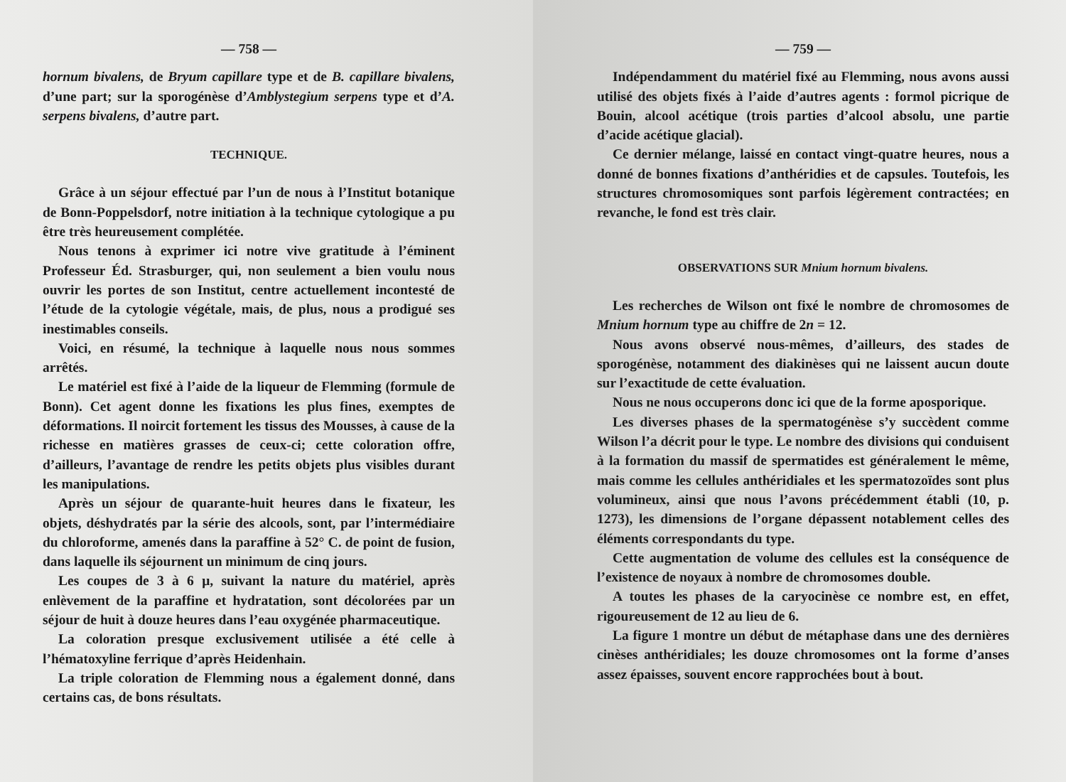— 758 —
hornum bivalens, de Bryum capillare type et de B. capillare bivalens, d’une part; sur la sporogénèse d’Amblystegium serpens type et d’A. serpens bivalens, d’autre part.
TECHNIQUE.
Grâce à un séjour effectué par l’un de nous à l’Institut botanique de Bonn-Poppelsdorf, notre initiation à la technique cytologique a pu être très heureusement complétée.
Nous tenons à exprimer ici notre vive gratitude à l’éminent Professeur Éd. Strasburger, qui, non seulement a bien voulu nous ouvrir les portes de son Institut, centre actuellement incontesté de l’étude de la cytologie végétale, mais, de plus, nous a prodigué ses inestimables conseils.
Voici, en résumé, la technique à laquelle nous nous sommes arrêtés.
Le matériel est fixé à l’aide de la liqueur de Flemming (formule de Bonn). Cet agent donne les fixations les plus fines, exemptes de déformations. Il noircit fortement les tissus des Mousses, à cause de la richesse en matières grasses de ceux-ci; cette coloration offre, d’ailleurs, l’avantage de rendre les petits objets plus visibles durant les manipulations.
Après un séjour de quarante-huit heures dans le fixateur, les objets, déshydratés par la série des alcools, sont, par l’intermédiaire du chloroforme, amenés dans la paraffine à 52° C. de point de fusion, dans laquelle ils séjournent un minimum de cinq jours.
Les coupes de 3 à 6 μ, suivant la nature du matériel, après enlèvement de la paraffine et hydratation, sont décolorées par un séjour de huit à douze heures dans l’eau oxygénée pharmaceutique.
La coloration presque exclusivement utilisée a été celle à l’hématoxyline ferrique d’après Heidenhain.
La triple coloration de Flemming nous a également donné, dans certains cas, de bons résultats.
— 759 —
Indépendamment du matériel fixé au Flemming, nous avons aussi utilisé des objets fixés à l’aide d’autres agents : formol picrique de Bouin, alcool acétique (trois parties d’alcool absolu, une partie d’acide acétique glacial).
Ce dernier mélange, laissé en contact vingt-quatre heures, nous a donné de bonnes fixations d’anthéridies et de capsules. Toutefois, les structures chromosomiques sont parfois légèrement contractées; en revanche, le fond est très clair.
OBSERVATIONS SUR Mnium hornum bivalens.
Les recherches de Wilson ont fixé le nombre de chromosomes de Mnium hornum type au chiffre de 2n = 12.
Nous avons observé nous-mêmes, d’ailleurs, des stades de sporogénèse, notamment des diakinèses qui ne laissent aucun doute sur l’exactitude de cette évaluation.
Nous ne nous occuperons donc ici que de la forme aposporique.
Les diverses phases de la spermatogénèse s’y succèdent comme Wilson l’a décrit pour le type. Le nombre des divisions qui conduisent à la formation du massif de spermatides est généralement le même, mais comme les cellules anthéridiales et les spermatozoïdes sont plus volumineux, ainsi que nous l’avons précédemment établi (10, p. 1273), les dimensions de l’organe dépassent notablement celles des éléments correspondants du type.
Cette augmentation de volume des cellules est la conséquence de l’existence de noyaux à nombre de chromosomes double.
A toutes les phases de la caryocinèse ce nombre est, en effet, rigoureusement de 12 au lieu de 6.
La figure 1 montre un début de métaphase dans une des dernières cinèses anthéridiales; les douze chromosomes ont la forme d’anses assez épaisses, souvent encore rapprochées bout à bout.